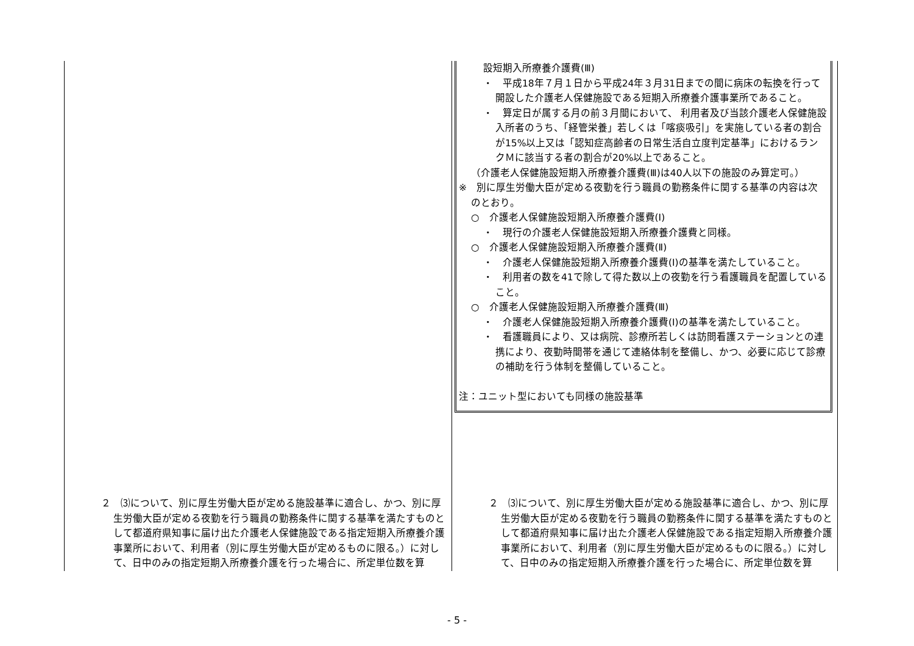| | 設短期入所療養介護費(Ⅲ) ・ 平成18年７月１日から平成24年３月31日までの間に病床の転換を行って開設した介護老人保健施設である短期入所療養介護事業所であること。 ・ 算定日が属する月の前３月間において、 利用者及び当該介護老人保健施設入所者のうち、「経管栄養」若しくは「喀痰吸引」を実施している者の割合が15%以上又は「認知症高齢者の日常生活自立度判定基準」におけるランクＭに該当する者の割合が20%以上であること。 （介護老人保健施設短期入所療養介護費(Ⅲ)は40人以下の施設のみ算定可。） ※ 別に厚生労働大臣が定める夜勤を行う職員の勤務条件に関する基準の内容は次のとおり。 ○ 介護老人保健施設短期入所療養介護費(Ⅰ) ・ 現行の介護老人保健施設短期入所療養介護費と同様。 ○ 介護老人保健施設短期入所療養介護費(Ⅱ) ・ 介護老人保健施設短期入所療養介護費(Ⅰ)の基準を満たしていること。 ・ 利用者の数を41で除して得た数以上の夜勤を行う看護職員を配置していること。 ○ 介護老人保健施設短期入所療養介護費(Ⅲ) ・ 介護老人保健施設短期入所療養介護費(Ⅰ)の基準を満たしていること。 ・ 看護職員により、又は病院、診療所若しくは訪問看護ステーションとの連携により、夜勤時間帯を通じて連絡体制を整備し、かつ、必要に応じて診療の補助を行う体制を整備していること。 注：ユニット型においても同様の施設基準 |
| ２ ⑶について、別に厚生労働大臣が定める施設基準に適合し、かつ、別に厚生労働大臣が定める夜勤を行う職員の勤務条件に関する基準を満たすものとして都道府県知事に届け出た介護老人保健施設である指定短期入所療養介護事業所において、利用者（別に厚生労働大臣が定めるものに限る。）に対して、日中のみの指定短期入所療養介護を行った場合に、所定単位数を算 | ２ ⑶について、別に厚生労働大臣が定める施設基準に適合し、かつ、別に厚生労働大臣が定める夜勤を行う職員の勤務条件に関する基準を満たすものとして都道府県知事に届け出た介護老人保健施設である指定短期入所療養介護事業所において、利用者（別に厚生労働大臣が定めるものに限る。）に対して、日中のみの指定短期入所療養介護を行った場合に、所定単位数を算 |
- 5 -